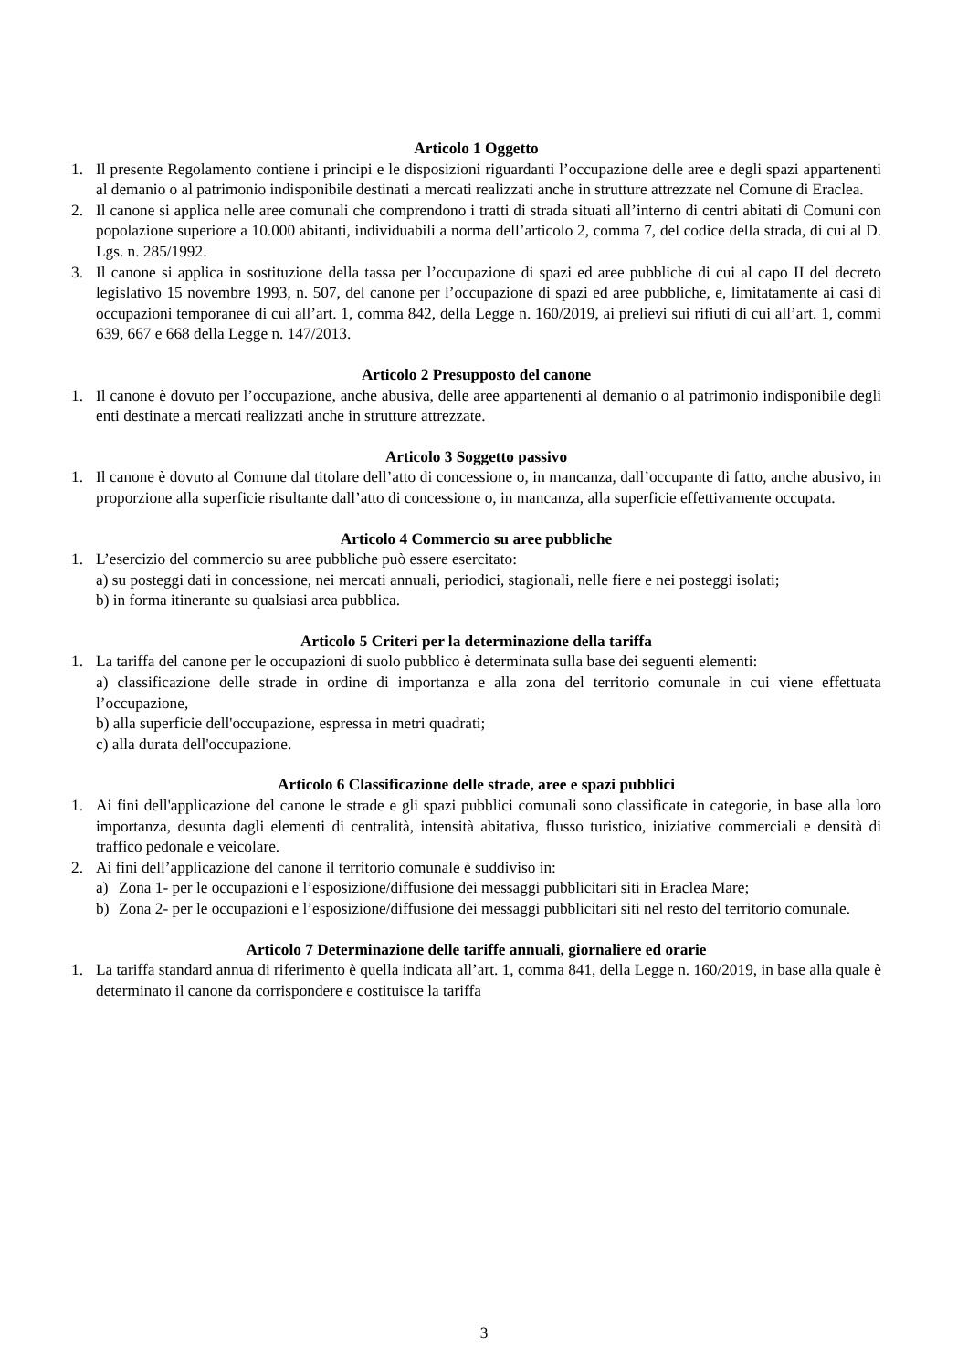Articolo 1 Oggetto
1. Il presente Regolamento contiene i principi e le disposizioni riguardanti l’occupazione delle aree e degli spazi appartenenti al demanio o al patrimonio indisponibile destinati a mercati realizzati anche in strutture attrezzate nel Comune di Eraclea.
2. Il canone si applica nelle aree comunali che comprendono i tratti di strada situati all’interno di centri abitati di Comuni con popolazione superiore a 10.000 abitanti, individuabili a norma dell’articolo 2, comma 7, del codice della strada, di cui al D. Lgs. n. 285/1992.
3. Il canone si applica in sostituzione della tassa per l’occupazione di spazi ed aree pubbliche di cui al capo II del decreto legislativo 15 novembre 1993, n. 507, del canone per l’occupazione di spazi ed aree pubbliche, e, limitatamente ai casi di occupazioni temporanee di cui all’art. 1, comma 842, della Legge n. 160/2019, ai prelievi sui rifiuti di cui all’art. 1, commi 639, 667 e 668 della Legge n. 147/2013.
Articolo 2 Presupposto del canone
1. Il canone è dovuto per l’occupazione, anche abusiva, delle aree appartenenti al demanio o al patrimonio indisponibile degli enti destinate a mercati realizzati anche in strutture attrezzate.
Articolo 3 Soggetto passivo
1. Il canone è dovuto al Comune dal titolare dell’atto di concessione o, in mancanza, dall’occupante di fatto, anche abusivo, in proporzione alla superficie risultante dall’atto di concessione o, in mancanza, alla superficie effettivamente occupata.
Articolo 4 Commercio su aree pubbliche
1. L’esercizio del commercio su aree pubbliche può essere esercitato:
a) su posteggi dati in concessione, nei mercati annuali, periodici, stagionali, nelle fiere e nei posteggi isolati;
b) in forma itinerante su qualsiasi area pubblica.
Articolo 5 Criteri per la determinazione della tariffa
1. La tariffa del canone per le occupazioni di suolo pubblico è determinata sulla base dei seguenti elementi:
a) classificazione delle strade in ordine di importanza e alla zona del territorio comunale in cui viene effettuata l’occupazione,
b) alla superficie dell'occupazione, espressa in metri quadrati;
c) alla durata dell'occupazione.
Articolo 6 Classificazione delle strade, aree e spazi pubblici
1. Ai fini dell'applicazione del canone le strade e gli spazi pubblici comunali sono classificate in categorie, in base alla loro importanza, desunta dagli elementi di centralità, intensità abitativa, flusso turistico, iniziative commerciali e densità di traffico pedonale e veicolare.
2. Ai fini dell’applicazione del canone il territorio comunale è suddiviso in:
a) Zona 1- per le occupazioni e l’esposizione/diffusione dei messaggi pubblicitari siti in Eraclea Mare;
b) Zona 2- per le occupazioni e l’esposizione/diffusione dei messaggi pubblicitari siti nel resto del territorio comunale.
Articolo 7 Determinazione delle tariffe annuali, giornaliere ed orarie
1. La tariffa standard annua di riferimento è quella indicata all’art. 1, comma 841, della Legge n. 160/2019, in base alla quale è determinato il canone da corrispondere e costituisce la tariffa
3